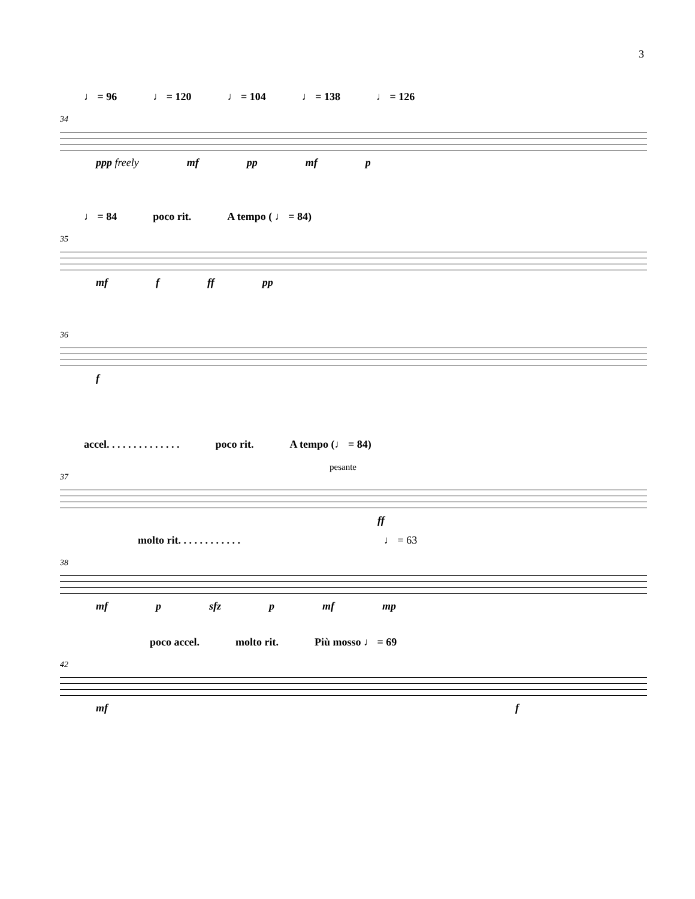3
♩ = 96 ♩ = 120 ♩ = 104 ♩ = 138 ♩ = 126
34
ppp freely mf pp mf p
♩ = 84 poco rit. A tempo ( ♩ = 84)
35
mf f ff pp
36
f
accel. . . . . . . . . . . . . . poco rit. A tempo (♩ = 84)
pesante
37
ff
molto rit. . . . . . . . . . . . ♩ = 63
38
mf p sfz p mf mp
poco accel. molto rit. Più mosso ♩ = 69
42
mf f